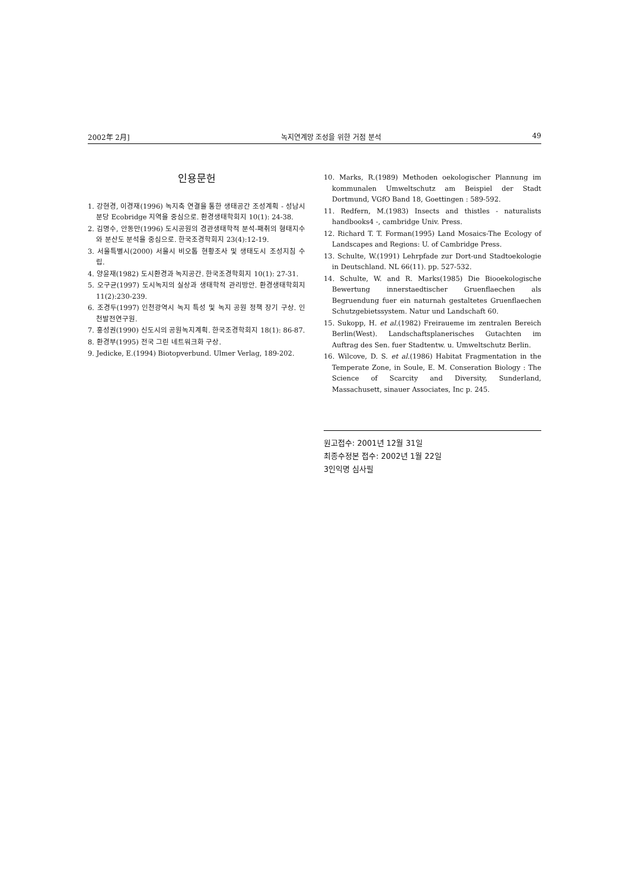2002年 2月] 녹지연계망 조성을 위한 거점 분석 49
인용문헌
1. 강현경, 이경재(1996) 녹지축 연결을 통한 생태공간 조성계획 - 성남시 분당 Ecobridge 지역을 중심으로. 환경생태학회지 10(1): 24-38.
2. 김명수, 안동만(1996) 도시공원의 경관생태학적 분석-패취의 형태지수와 분산도 분석을 중심으로. 한국조경학회지 23(4):12-19.
3. 서울특별시(2000) 서울시 비오톱 현황조사 및 생태도시 조성지침 수립.
4. 양윤재(1982) 도시환경과 녹지공간. 한국조경학회지 10(1): 27-31.
5. 오구균(1997) 도시녹지의 실상과 생태학적 관리방안. 환경생태학회지 11(2):230-239.
6. 조경두(1997) 인천광역시 녹지 특성 및 녹지 공원 정책 장기 구상. 인천발전연구원.
7. 홍성권(1990) 신도시의 공원녹지계획. 한국조경학회지 18(1): 86-87.
8. 환경부(1995) 전국 그린 네트워크화 구상.
9. Jedicke, E.(1994) Biotopverbund. Ulmer Verlag, 189-202.
10. Marks, R.(1989) Methoden oekologischer Plannung im kommunalen Umweltschutz am Beispiel der Stadt Dortmund, VGfO Band 18, Goettingen : 589-592.
11. Redfern, M.(1983) Insects and thistles - naturalists handbooks4 -, cambridge Univ. Press.
12. Richard T. T. Forman(1995) Land Mosaics-The Ecology of Landscapes and Regions: U. of Cambridge Press.
13. Schulte, W.(1991) Lehrpfade zur Dort-und Stadtoekologie in Deutschland. NL 66(11). pp. 527-532.
14. Schulte, W. and R. Marks(1985) Die Biooekologische Bewertung innerstaedtischer Gruenflaechen als Begruendung fuer ein naturnah gestaltetes Gruenflaechen Schutzgebietssystem. Natur und Landschaft 60.
15. Sukopp, H. et al.(1982) Freiraueme im zentralen Bereich Berlin(West). Landschaftsplanerisches Gutachten im Auftrag des Sen. fuer Stadtentw. u. Umweltschutz Berlin.
16. Wilcove, D. S. et al.(1986) Habitat Fragmentation in the Temperate Zone, in Soule, E. M. Conseration Biology : The Science of Scarcity and Diversity, Sunderland, Massachusett, sinauer Associates, Inc p. 245.
원고접수: 2001년 12월 31일
최종수정본 접수: 2002년 1월 22일
3인익명 심사필